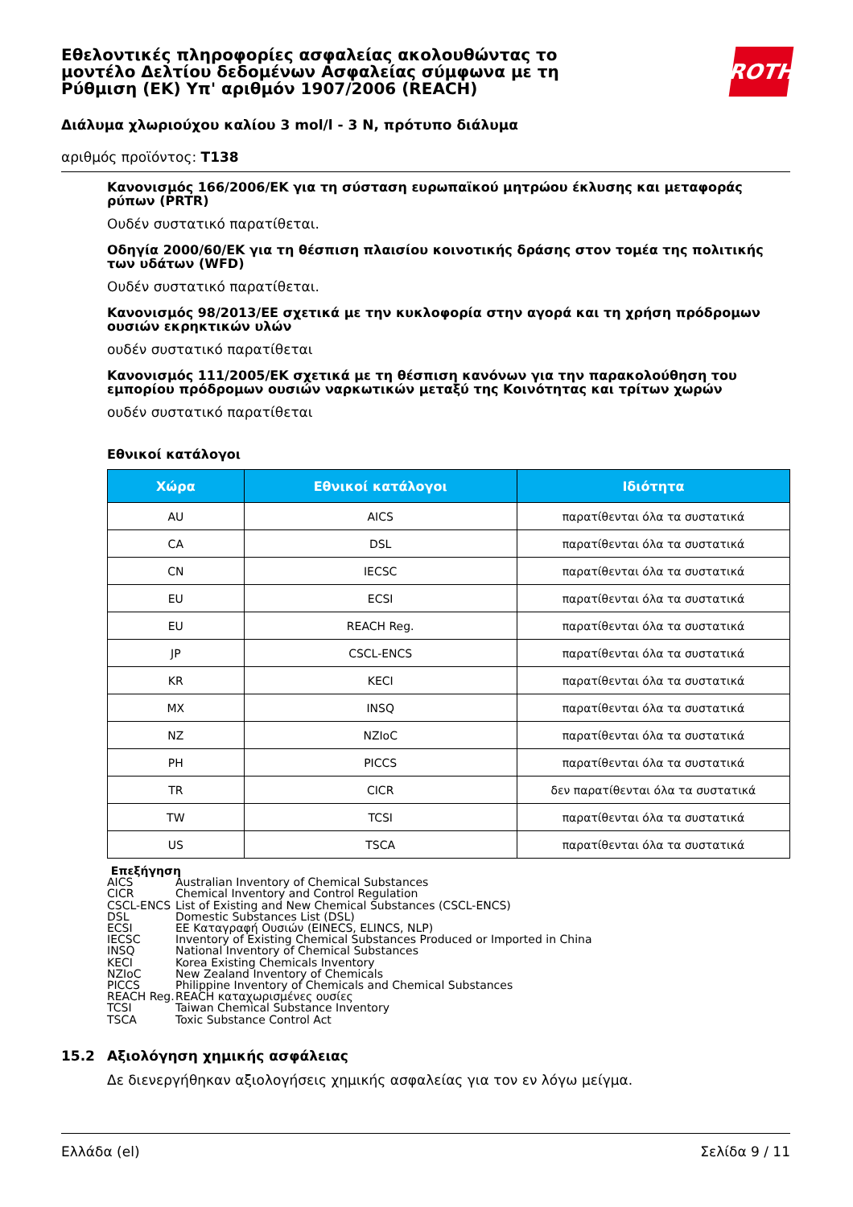Εθελοντικές πληροφορίες ασφαλείας ακολουθώντας το μοντέλο Δελτίου δεδομένων Ασφαλείας σύμφωνα με τη Ρύθμιση (ΕΚ) Υπ' αριθμόν 1907/2006 (REACH)
ROTH
Διάλυμα χλωριούχου καλίου 3 mol/l - 3 N, πρότυπο διάλυμα
αριθμός προϊόντος: T138
Κανονισμός 166/2006/ΕΚ για τη σύσταση ευρωπαϊκού μητρώου έκλυσης και μεταφοράς ρύπων (PRTR)
Ουδέν συστατικό παρατίθεται.
Οδηγία 2000/60/ΕΚ για τη θέσπιση πλαισίου κοινοτικής δράσης στον τομέα της πολιτικής των υδάτων (WFD)
Ουδέν συστατικό παρατίθεται.
Κανονισμός 98/2013/ΕΕ σχετικά με την κυκλοφορία στην αγορά και τη χρήση πρόδρομων ουσιών εκρηκτικών υλών
ουδέν συστατικό παρατίθεται
Κανονισμός 111/2005/ΕΚ σχετικά με τη θέσπιση κανόνων για την παρακολούθηση του εμπορίου πρόδρομων ουσιών ναρκωτικών μεταξύ της Κοινότητας και τρίτων χωρών
ουδέν συστατικό παρατίθεται
Εθνικοί κατάλογοι
| Χώρα | Εθνικοί κατάλογοι | Ιδιότητα |
| --- | --- | --- |
| AU | AICS | παρατίθενται όλα τα συστατικά |
| CA | DSL | παρατίθενται όλα τα συστατικά |
| CN | IECSC | παρατίθενται όλα τα συστατικά |
| EU | ECSI | παρατίθενται όλα τα συστατικά |
| EU | REACH Reg. | παρατίθενται όλα τα συστατικά |
| JP | CSCL-ENCS | παρατίθενται όλα τα συστατικά |
| KR | KECI | παρατίθενται όλα τα συστατικά |
| MX | INSQ | παρατίθενται όλα τα συστατικά |
| NZ | NZIoC | παρατίθενται όλα τα συστατικά |
| PH | PICCS | παρατίθενται όλα τα συστατικά |
| TR | CICR | δεν παρατίθενται όλα τα συστατικά |
| TW | TCSI | παρατίθενται όλα τα συστατικά |
| US | TSCA | παρατίθενται όλα τα συστατικά |
Επεξήγηση
AICS Australian Inventory of Chemical Substances
CICR Chemical Inventory and Control Regulation
CSCL-ENCS List of Existing and New Chemical Substances (CSCL-ENCS)
DSL Domestic Substances List (DSL)
ECSI ΕΕ Καταγραφή Ουσιών (EINECS, ELINCS, NLP)
IECSC Inventory of Existing Chemical Substances Produced or Imported in China
INSQ National Inventory of Chemical Substances
KECI Korea Existing Chemicals Inventory
NZIoC New Zealand Inventory of Chemicals
PICCS Philippine Inventory of Chemicals and Chemical Substances
REACH Reg. REACH καταχωρισμένες ουσίες
TCSI Taiwan Chemical Substance Inventory
TSCA Toxic Substance Control Act
15.2 Αξιολόγηση χημικής ασφάλειας
Δε διενεργήθηκαν αξιολογήσεις χημικής ασφαλείας για τον εν λόγω μείγμα.
Ελλάδα (el) Σελίδα 9 / 11